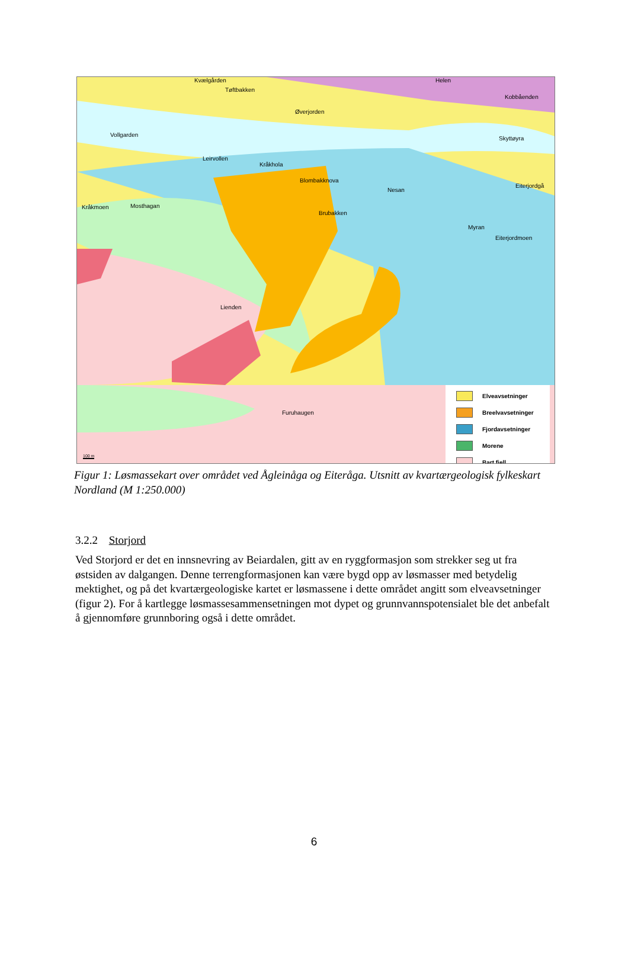Kvælgården
Tøftbakken
Helen
Kobbåenden
Øverjorden
Vollgarden
Skyttøyra
Leirvollen
Kråkhola
Blombakknova
Nesan
Eiterjordgå
Kråkmoen Mosthagan
Brubakken
Myran
Eiterjordmoen
Lienden
Furuhaugen
100 m
Elveavsetninger
Breelvavsetninger
Fjordavsetninger
Morene
Bart fjell
Figur 1: Løsmassekart over området ved Ågleinåga og Eiteråga. Utsnitt av kvartærgeologisk fylkeskart Nordland (M 1:250.000)
3.2.2 Storjord
Ved Storjord er det en innsnevring av Beiardalen, gitt av en ryggformasjon som strekker seg ut fra østsiden av dalgangen. Denne terrengformasjonen kan være bygd opp av løsmasser med betydelig mektighet, og på det kvartærgeologiske kartet er løsmassene i dette området angitt som elveavsetninger (figur 2). For å kartlegge løsmassesammensetningen mot dypet og grunnvannspotensialet ble det anbefalt å gjennomføre grunnboring også i dette området.
6